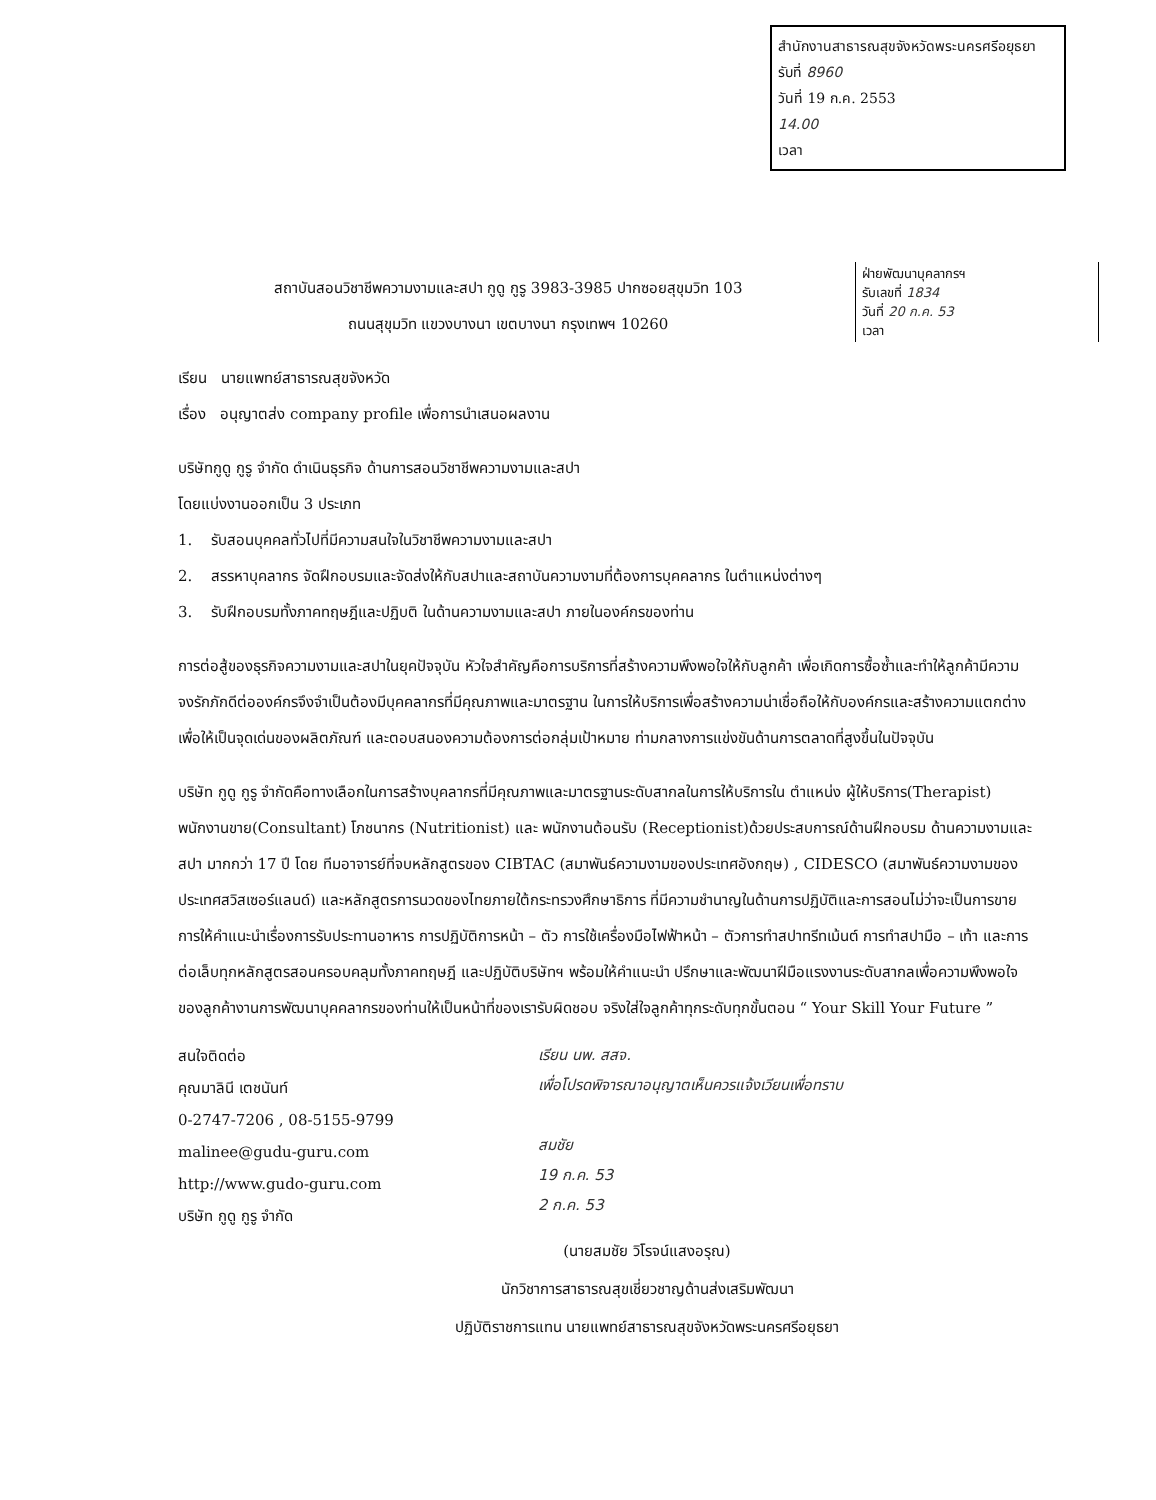สำนักงานสาธารณสุขจังหวัดพระนครศรีอยุธยา
รับที่ 8960
วันที่ 19 ก.ค. 2553
14.00
เวลา
ฝ่ายพัฒนาบุคลากรฯ
รับเลขที่ 1834
วันที่ 20 ก.ค. 53
เวลา
สถาบันสอนวิชาชีพความงามและสปา กูดู กูรู 3983-3985 ปากซอยสุขุมวิท 103
ถนนสุขุมวิท แขวงบางนา เขตบางนา กรุงเทพฯ 10260
เรียน นายแพทย์สาธารณสุขจังหวัด
เรื่อง อนุญาตส่ง company profile เพื่อการนำเสนอผลงาน
บริษัทกูดู กูรู จำกัด ดำเนินธุรกิจ ด้านการสอนวิชาชีพความงามและสปา
โดยแบ่งงานออกเป็น 3 ประเภท
1. รับสอนบุคคลทั่วไปที่มีความสนใจในวิชาชีพความงามและสปา
2. สรรหาบุคลากร จัดฝึกอบรมและจัดส่งให้กับสปาและสถาบันความงามที่ต้องการบุคคลากร ในตำแหน่งต่างๆ
3. รับฝึกอบรมทั้งภาคทฤษฎีและปฏิบติ ในด้านความงามและสปา ภายในองค์กรของท่าน
การต่อสู้ของธุรกิจความงามและสปาในยุคปัจจุบัน หัวใจสำคัญคือการบริการที่สร้างความพึงพอใจให้กับลูกค้า เพื่อเกิดการซื้อซ้ำและทำให้ลูกค้ามีความจงรักภักดีต่อองค์กรจึงจำเป็นต้องมีบุคคลากรที่มีคุณภาพและมาตรฐาน ในการให้บริการเพื่อสร้างความน่าเชื่อถือให้กับองค์กรและสร้างความแตกต่างเพื่อให้เป็นจุดเด่นของผลิตภัณฑ์ และตอบสนองความต้องการต่อกลุ่มเป้าหมาย ท่ามกลางการแข่งขันด้านการตลาดที่สูงขึ้นในปัจจุบัน
บริษัท กูดู กูรู จำกัดคือทางเลือกในการสร้างบุคลากรที่มีคุณภาพและมาตรฐานระดับสากลในการให้บริการใน ตำแหน่ง ผู้ให้บริการ(Therapist) พนักงานขาย(Consultant) โภชนากร (Nutritionist) และ พนักงานต้อนรับ (Receptionist)ด้วยประสบการณ์ด้านฝึกอบรม ด้านความงามและสปา มากกว่า 17 ปี โดย ทีมอาจารย์ที่จบหลักสูตรของ CIBTAC (สมาพันธ์ความงามของประเทศอังกฤษ) , CIDESCO (สมาพันธ์ความงามของประเทศสวิสเซอร์แลนด์) และหลักสูตรการนวดของไทยภายใต้กระทรวงศึกษาธิการ ที่มีความชำนาญในด้านการปฏิบัติและการสอนไม่ว่าจะเป็นการขาย การให้คำแนะนำเรื่องการรับประทานอาหาร การปฏิบัติการหน้า – ตัว การใช้เครื่องมือไฟฟ้าหน้า – ตัวการทำสปาทรีทเม้นต์ การทำสปามือ – เท้า และการต่อเล็บทุกหลักสูตรสอนครอบคลุมทั้งภาคทฤษฎี และปฏิบัติบริษัทฯ พร้อมให้คำแนะนำ ปรึกษาและพัฒนาฝีมือแรงงานระดับสากลเพื่อความพึงพอใจของลูกค้างานการพัฒนาบุคคลากรของท่านให้เป็นหน้าที่ของเรารับผิดชอบ จริงใส่ใจลูกค้าทุกระดับทุกขั้นตอน “ Your Skill Your Future ”
สนใจติดต่อ
คุณมาลินี เตชนันท์
0-2747-7206 , 08-5155-9799
malinee@gudu-guru.com
http://www.gudo-guru.com
บริษัท กูดู กูรู จำกัด
เรียน นพ. สสจ.
เพื่อโปรดพิจารณาอนุญาตเห็นควรแจ้งเวียนเพื่อทราบ
สมชัย
19 ก.ค. 53
2 ก.ค. 53
(นายสมชัย วิโรจน์แสงอรุณ)
นักวิชาการสาธารณสุขเชี่ยวชาญด้านส่งเสริมพัฒนา
ปฏิบัติราชการแทน นายแพทย์สาธารณสุขจังหวัดพระนครศรีอยุธยา